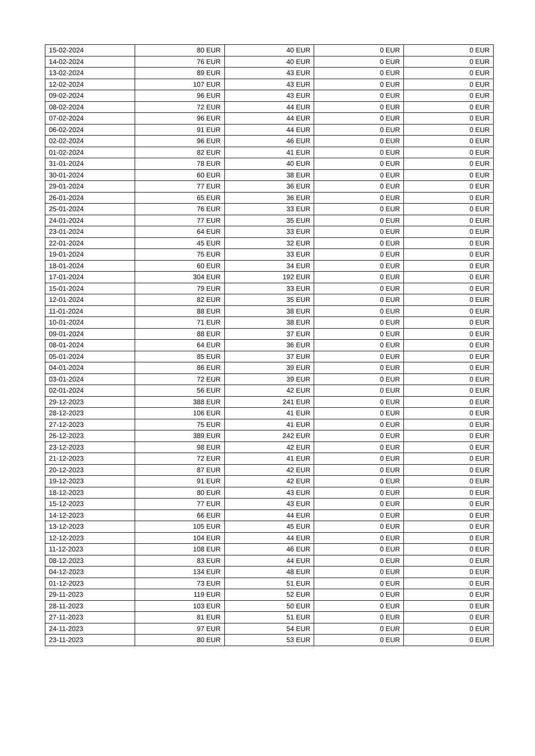| 15-02-2024 | 80 EUR | 40 EUR | 0 EUR | 0 EUR |
| 14-02-2024 | 76 EUR | 40 EUR | 0 EUR | 0 EUR |
| 13-02-2024 | 89 EUR | 43 EUR | 0 EUR | 0 EUR |
| 12-02-2024 | 107 EUR | 43 EUR | 0 EUR | 0 EUR |
| 09-02-2024 | 96 EUR | 43 EUR | 0 EUR | 0 EUR |
| 08-02-2024 | 72 EUR | 44 EUR | 0 EUR | 0 EUR |
| 07-02-2024 | 96 EUR | 44 EUR | 0 EUR | 0 EUR |
| 06-02-2024 | 91 EUR | 44 EUR | 0 EUR | 0 EUR |
| 02-02-2024 | 96 EUR | 46 EUR | 0 EUR | 0 EUR |
| 01-02-2024 | 82 EUR | 41 EUR | 0 EUR | 0 EUR |
| 31-01-2024 | 78 EUR | 40 EUR | 0 EUR | 0 EUR |
| 30-01-2024 | 60 EUR | 38 EUR | 0 EUR | 0 EUR |
| 29-01-2024 | 77 EUR | 36 EUR | 0 EUR | 0 EUR |
| 26-01-2024 | 65 EUR | 36 EUR | 0 EUR | 0 EUR |
| 25-01-2024 | 76 EUR | 33 EUR | 0 EUR | 0 EUR |
| 24-01-2024 | 77 EUR | 35 EUR | 0 EUR | 0 EUR |
| 23-01-2024 | 64 EUR | 33 EUR | 0 EUR | 0 EUR |
| 22-01-2024 | 45 EUR | 32 EUR | 0 EUR | 0 EUR |
| 19-01-2024 | 75 EUR | 33 EUR | 0 EUR | 0 EUR |
| 18-01-2024 | 60 EUR | 34 EUR | 0 EUR | 0 EUR |
| 17-01-2024 | 304 EUR | 192 EUR | 0 EUR | 0 EUR |
| 15-01-2024 | 79 EUR | 33 EUR | 0 EUR | 0 EUR |
| 12-01-2024 | 82 EUR | 35 EUR | 0 EUR | 0 EUR |
| 11-01-2024 | 88 EUR | 38 EUR | 0 EUR | 0 EUR |
| 10-01-2024 | 71 EUR | 38 EUR | 0 EUR | 0 EUR |
| 09-01-2024 | 88 EUR | 37 EUR | 0 EUR | 0 EUR |
| 08-01-2024 | 64 EUR | 36 EUR | 0 EUR | 0 EUR |
| 05-01-2024 | 85 EUR | 37 EUR | 0 EUR | 0 EUR |
| 04-01-2024 | 86 EUR | 39 EUR | 0 EUR | 0 EUR |
| 03-01-2024 | 72 EUR | 39 EUR | 0 EUR | 0 EUR |
| 02-01-2024 | 56 EUR | 42 EUR | 0 EUR | 0 EUR |
| 29-12-2023 | 388 EUR | 241 EUR | 0 EUR | 0 EUR |
| 28-12-2023 | 106 EUR | 41 EUR | 0 EUR | 0 EUR |
| 27-12-2023 | 75 EUR | 41 EUR | 0 EUR | 0 EUR |
| 26-12-2023 | 389 EUR | 242 EUR | 0 EUR | 0 EUR |
| 23-12-2023 | 98 EUR | 42 EUR | 0 EUR | 0 EUR |
| 21-12-2023 | 72 EUR | 41 EUR | 0 EUR | 0 EUR |
| 20-12-2023 | 87 EUR | 42 EUR | 0 EUR | 0 EUR |
| 19-12-2023 | 91 EUR | 42 EUR | 0 EUR | 0 EUR |
| 18-12-2023 | 80 EUR | 43 EUR | 0 EUR | 0 EUR |
| 15-12-2023 | 77 EUR | 43 EUR | 0 EUR | 0 EUR |
| 14-12-2023 | 66 EUR | 44 EUR | 0 EUR | 0 EUR |
| 13-12-2023 | 105 EUR | 45 EUR | 0 EUR | 0 EUR |
| 12-12-2023 | 104 EUR | 44 EUR | 0 EUR | 0 EUR |
| 11-12-2023 | 108 EUR | 46 EUR | 0 EUR | 0 EUR |
| 08-12-2023 | 83 EUR | 44 EUR | 0 EUR | 0 EUR |
| 04-12-2023 | 134 EUR | 48 EUR | 0 EUR | 0 EUR |
| 01-12-2023 | 73 EUR | 51 EUR | 0 EUR | 0 EUR |
| 29-11-2023 | 119 EUR | 52 EUR | 0 EUR | 0 EUR |
| 28-11-2023 | 103 EUR | 50 EUR | 0 EUR | 0 EUR |
| 27-11-2023 | 81 EUR | 51 EUR | 0 EUR | 0 EUR |
| 24-11-2023 | 97 EUR | 54 EUR | 0 EUR | 0 EUR |
| 23-11-2023 | 80 EUR | 53 EUR | 0 EUR | 0 EUR |